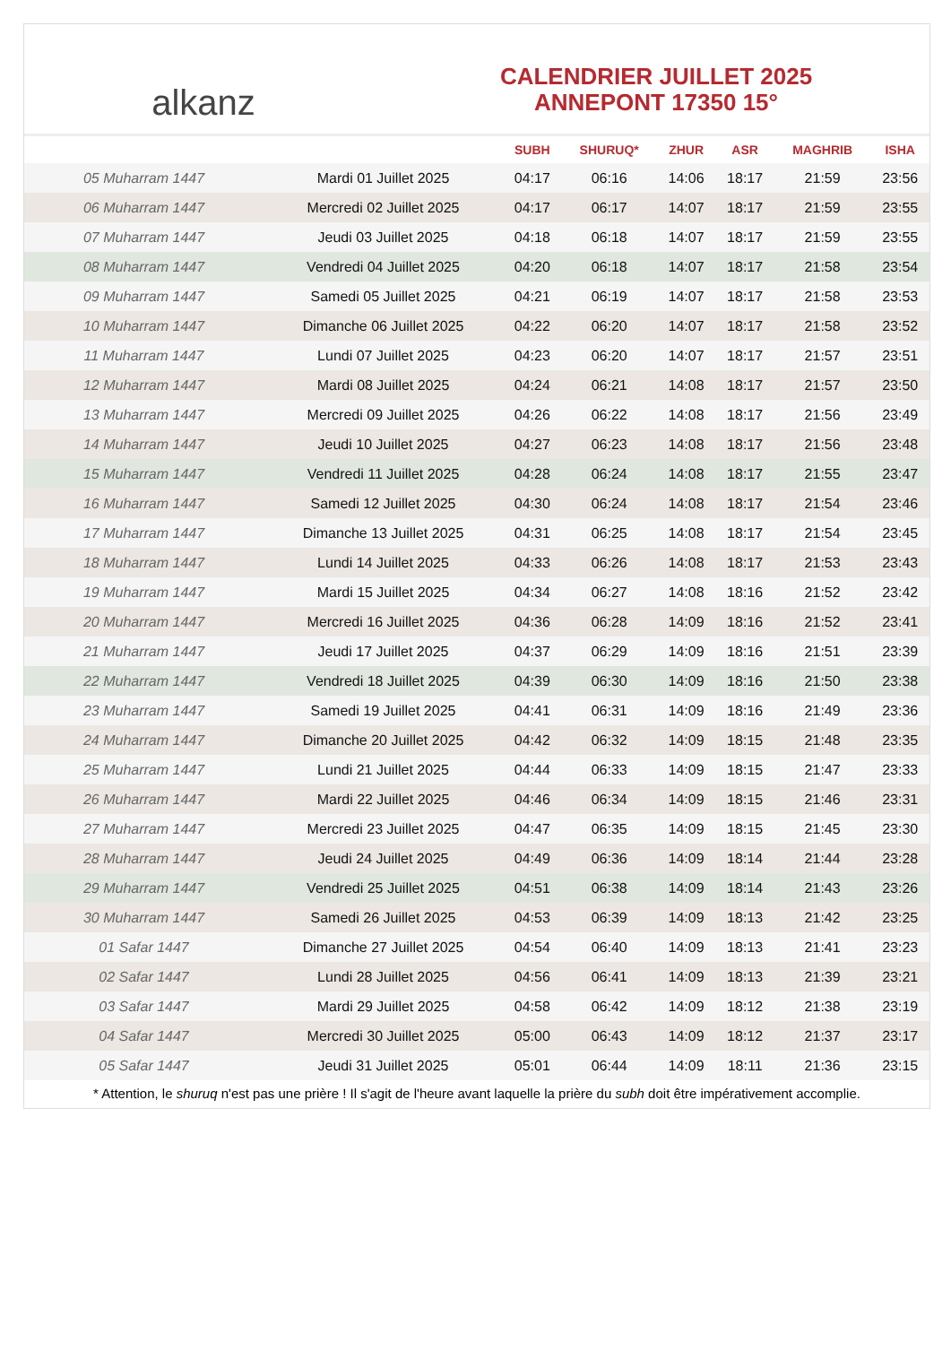alkanz
CALENDRIER JUILLET 2025
ANNEPONT 17350 15°
| | | SUBH | SHURUQ* | ZHUR | ASR | MAGHRIB | ISHA |
| --- | --- | --- | --- | --- | --- | --- | --- |
| 05 Muharram 1447 | Mardi 01 Juillet 2025 | 04:17 | 06:16 | 14:06 | 18:17 | 21:59 | 23:56 |
| 06 Muharram 1447 | Mercredi 02 Juillet 2025 | 04:17 | 06:17 | 14:07 | 18:17 | 21:59 | 23:55 |
| 07 Muharram 1447 | Jeudi 03 Juillet 2025 | 04:18 | 06:18 | 14:07 | 18:17 | 21:59 | 23:55 |
| 08 Muharram 1447 | Vendredi 04 Juillet 2025 | 04:20 | 06:18 | 14:07 | 18:17 | 21:58 | 23:54 |
| 09 Muharram 1447 | Samedi 05 Juillet 2025 | 04:21 | 06:19 | 14:07 | 18:17 | 21:58 | 23:53 |
| 10 Muharram 1447 | Dimanche 06 Juillet 2025 | 04:22 | 06:20 | 14:07 | 18:17 | 21:58 | 23:52 |
| 11 Muharram 1447 | Lundi 07 Juillet 2025 | 04:23 | 06:20 | 14:07 | 18:17 | 21:57 | 23:51 |
| 12 Muharram 1447 | Mardi 08 Juillet 2025 | 04:24 | 06:21 | 14:08 | 18:17 | 21:57 | 23:50 |
| 13 Muharram 1447 | Mercredi 09 Juillet 2025 | 04:26 | 06:22 | 14:08 | 18:17 | 21:56 | 23:49 |
| 14 Muharram 1447 | Jeudi 10 Juillet 2025 | 04:27 | 06:23 | 14:08 | 18:17 | 21:56 | 23:48 |
| 15 Muharram 1447 | Vendredi 11 Juillet 2025 | 04:28 | 06:24 | 14:08 | 18:17 | 21:55 | 23:47 |
| 16 Muharram 1447 | Samedi 12 Juillet 2025 | 04:30 | 06:24 | 14:08 | 18:17 | 21:54 | 23:46 |
| 17 Muharram 1447 | Dimanche 13 Juillet 2025 | 04:31 | 06:25 | 14:08 | 18:17 | 21:54 | 23:45 |
| 18 Muharram 1447 | Lundi 14 Juillet 2025 | 04:33 | 06:26 | 14:08 | 18:17 | 21:53 | 23:43 |
| 19 Muharram 1447 | Mardi 15 Juillet 2025 | 04:34 | 06:27 | 14:08 | 18:16 | 21:52 | 23:42 |
| 20 Muharram 1447 | Mercredi 16 Juillet 2025 | 04:36 | 06:28 | 14:09 | 18:16 | 21:52 | 23:41 |
| 21 Muharram 1447 | Jeudi 17 Juillet 2025 | 04:37 | 06:29 | 14:09 | 18:16 | 21:51 | 23:39 |
| 22 Muharram 1447 | Vendredi 18 Juillet 2025 | 04:39 | 06:30 | 14:09 | 18:16 | 21:50 | 23:38 |
| 23 Muharram 1447 | Samedi 19 Juillet 2025 | 04:41 | 06:31 | 14:09 | 18:16 | 21:49 | 23:36 |
| 24 Muharram 1447 | Dimanche 20 Juillet 2025 | 04:42 | 06:32 | 14:09 | 18:15 | 21:48 | 23:35 |
| 25 Muharram 1447 | Lundi 21 Juillet 2025 | 04:44 | 06:33 | 14:09 | 18:15 | 21:47 | 23:33 |
| 26 Muharram 1447 | Mardi 22 Juillet 2025 | 04:46 | 06:34 | 14:09 | 18:15 | 21:46 | 23:31 |
| 27 Muharram 1447 | Mercredi 23 Juillet 2025 | 04:47 | 06:35 | 14:09 | 18:15 | 21:45 | 23:30 |
| 28 Muharram 1447 | Jeudi 24 Juillet 2025 | 04:49 | 06:36 | 14:09 | 18:14 | 21:44 | 23:28 |
| 29 Muharram 1447 | Vendredi 25 Juillet 2025 | 04:51 | 06:38 | 14:09 | 18:14 | 21:43 | 23:26 |
| 30 Muharram 1447 | Samedi 26 Juillet 2025 | 04:53 | 06:39 | 14:09 | 18:13 | 21:42 | 23:25 |
| 01 Safar 1447 | Dimanche 27 Juillet 2025 | 04:54 | 06:40 | 14:09 | 18:13 | 21:41 | 23:23 |
| 02 Safar 1447 | Lundi 28 Juillet 2025 | 04:56 | 06:41 | 14:09 | 18:13 | 21:39 | 23:21 |
| 03 Safar 1447 | Mardi 29 Juillet 2025 | 04:58 | 06:42 | 14:09 | 18:12 | 21:38 | 23:19 |
| 04 Safar 1447 | Mercredi 30 Juillet 2025 | 05:00 | 06:43 | 14:09 | 18:12 | 21:37 | 23:17 |
| 05 Safar 1447 | Jeudi 31 Juillet 2025 | 05:01 | 06:44 | 14:09 | 18:11 | 21:36 | 23:15 |
* Attention, le shuruq n'est pas une prière ! Il s'agit de l'heure avant laquelle la prière du subh doit être impérativement accomplie.